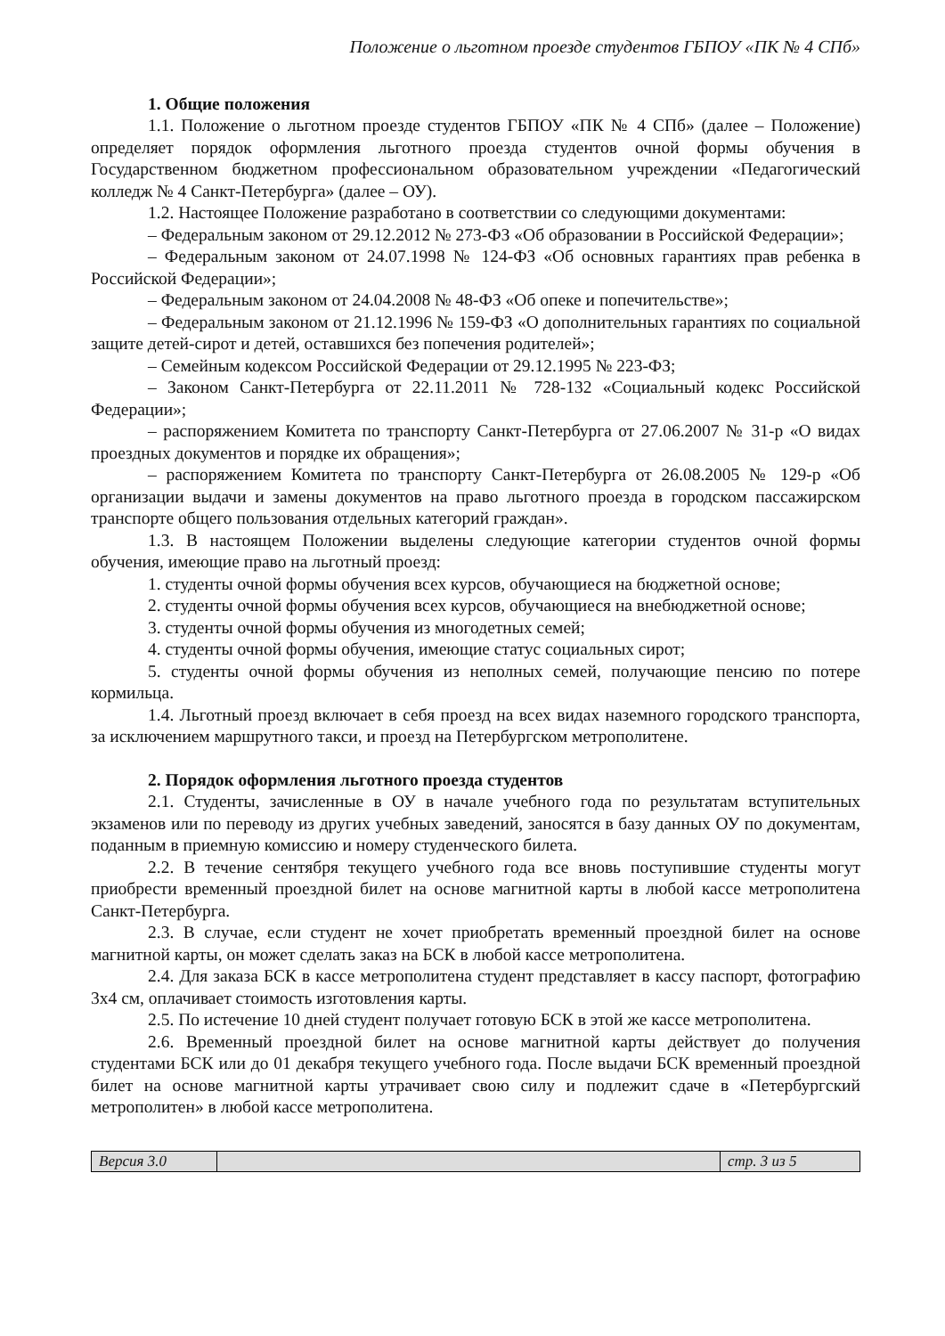Положение о льготном проезде студентов ГБПОУ «ПК № 4 СПб»
1. Общие положения
1.1. Положение о льготном проезде студентов ГБПОУ «ПК № 4 СПб» (далее – Положение) определяет порядок оформления льготного проезда студентов очной формы обучения в Государственном бюджетном профессиональном образовательном учреждении «Педагогический колледж № 4 Санкт-Петербурга» (далее – ОУ).
1.2. Настоящее Положение разработано в соответствии со следующими документами:
– Федеральным законом от 29.12.2012 № 273-ФЗ «Об образовании в Российской Федерации»;
– Федеральным законом от 24.07.1998 № 124-ФЗ «Об основных гарантиях прав ребенка в Российской Федерации»;
– Федеральным законом от 24.04.2008 № 48-ФЗ «Об опеке и попечительстве»;
– Федеральным законом от 21.12.1996 № 159-ФЗ «О дополнительных гарантиях по социальной защите детей-сирот и детей, оставшихся без попечения родителей»;
– Семейным кодексом Российской Федерации от 29.12.1995 № 223-ФЗ;
– Законом Санкт-Петербурга от 22.11.2011 № 728-132 «Социальный кодекс Российской Федерации»;
– распоряжением Комитета по транспорту Санкт-Петербурга от 27.06.2007 № 31-р «О видах проездных документов и порядке их обращения»;
– распоряжением Комитета по транспорту Санкт-Петербурга от 26.08.2005 № 129-р «Об организации выдачи и замены документов на право льготного проезда в городском пассажирском транспорте общего пользования отдельных категорий граждан».
1.3. В настоящем Положении выделены следующие категории студентов очной формы обучения, имеющие право на льготный проезд:
1. студенты очной формы обучения всех курсов, обучающиеся на бюджетной основе;
2. студенты очной формы обучения всех курсов, обучающиеся на внебюджетной основе;
3. студенты очной формы обучения из многодетных семей;
4. студенты очной формы обучения, имеющие статус социальных сирот;
5. студенты очной формы обучения из неполных семей, получающие пенсию по потере кормильца.
1.4. Льготный проезд включает в себя проезд на всех видах наземного городского транспорта, за исключением маршрутного такси, и проезд на Петербургском метрополитене.
2. Порядок оформления льготного проезда студентов
2.1. Студенты, зачисленные в ОУ в начале учебного года по результатам вступительных экзаменов или по переводу из других учебных заведений, заносятся в базу данных ОУ по документам, поданным в приемную комиссию и номеру студенческого билета.
2.2. В течение сентября текущего учебного года все вновь поступившие студенты могут приобрести временный проездной билет на основе магнитной карты в любой кассе метрополитена Санкт-Петербурга.
2.3. В случае, если студент не хочет приобретать временный проездной билет на основе магнитной карты, он может сделать заказ на БСК в любой кассе метрополитена.
2.4. Для заказа БСК в кассе метрополитена студент представляет в кассу паспорт, фотографию 3х4 см, оплачивает стоимость изготовления карты.
2.5. По истечение 10 дней студент получает готовую БСК в этой же кассе метрополитена.
2.6. Временный проездной билет на основе магнитной карты действует до получения студентами БСК или до 01 декабря текущего учебного года. После выдачи БСК временный проездной билет на основе магнитной карты утрачивает свою силу и подлежит сдаче в «Петербургский метрополитен» в любой кассе метрополитена.
Версия 3.0 стр. 3 из 5